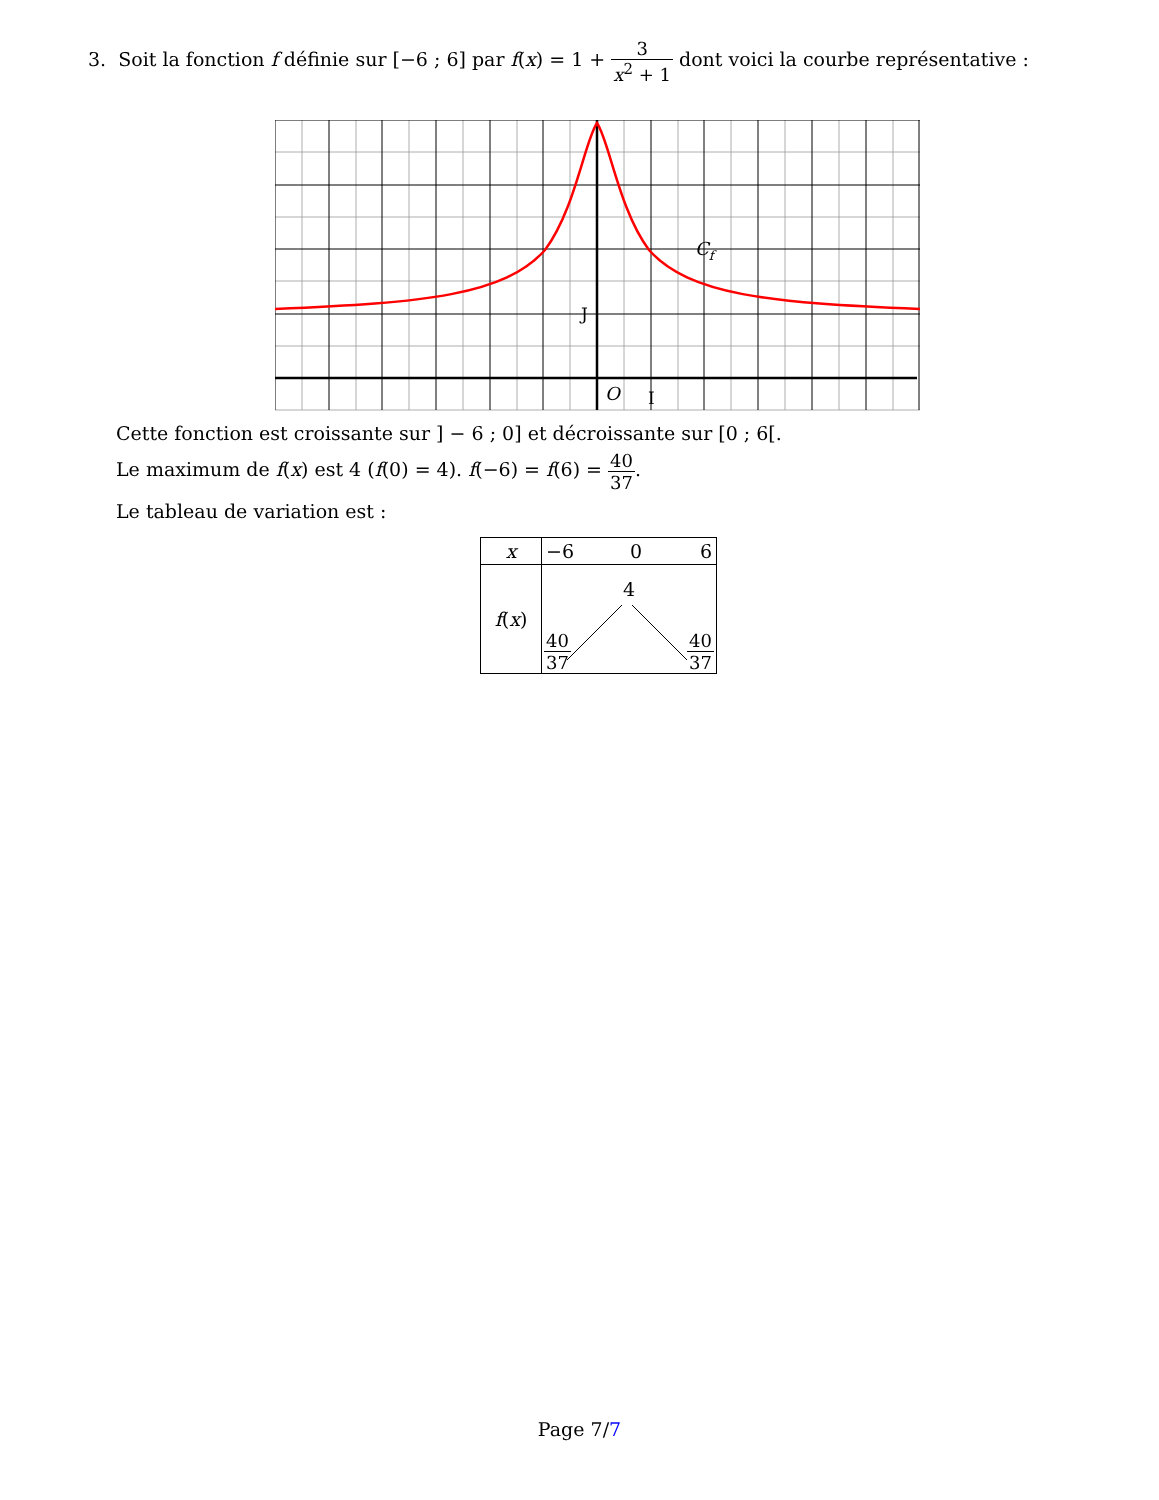3. Soit la fonction f définie sur [−6 ; 6] par f(x) = 1 + 3 x<sup>2</sup> + 1 dont voici la courbe représentative :
J
O
I
Cf
Cette fonction est croissante sur ] − 6 ; 0] et décroissante sur [0 ; 6[.
Le maximum de f(x) est 4 (f(0) = 4). f(−6) = f(6) = 40 37.
Le tableau de variation est :
| x | −6 0 6 |
| f ( x ) | 4 40 37 40 37 |
Page 7/7